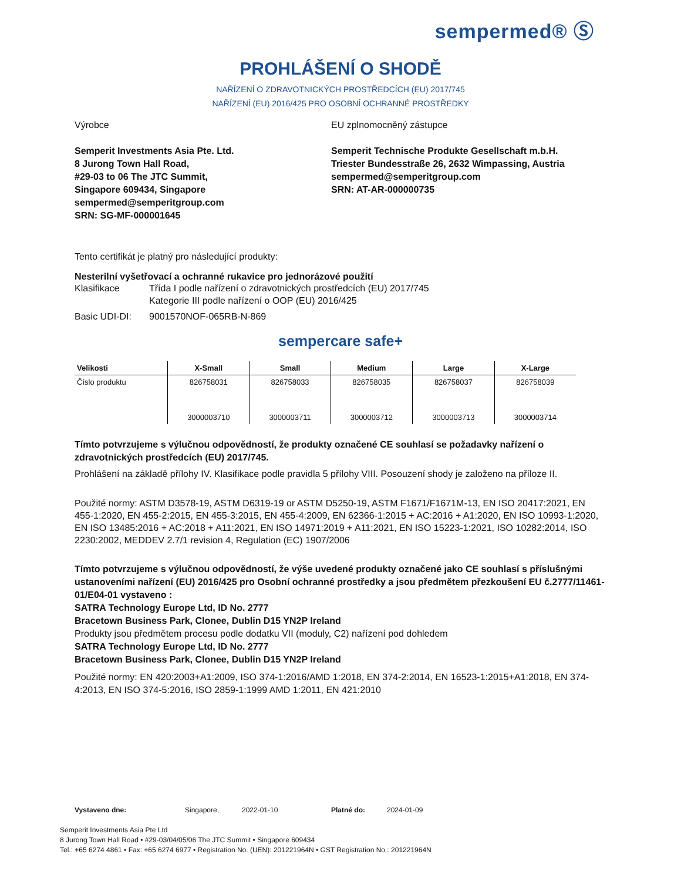sempermed® Ⓢ
PROHLÁŠENÍ O SHODĚ
NAŘÍZENÍ O ZDRAVOTNICKÝCH PROSTŘEDCÍCH (EU) 2017/745
NAŘÍZENÍ (EU) 2016/425 PRO OSOBNÍ OCHRANNÉ PROSTŘEDKY
Výrobce
Semperit Investments Asia Pte. Ltd.
8 Jurong Town Hall Road,
#29-03 to 06 The JTC Summit,
Singapore 609434, Singapore
sempermed@semperitgroup.com
SRN: SG-MF-000001645
EU zplnomocněný zástupce
Semperit Technische Produkte Gesellschaft m.b.H.
Triester Bundesstraße 26, 2632 Wimpassing, Austria
sempermed@semperitgroup.com
SRN: AT-AR-000000735
Tento certifikát je platný pro následující produkty:
Nesterilní vyšetřovací a ochranné rukavice pro jednorázové použití
Klasifikace Třída I podle nařízení o zdravotnických prostředcích (EU) 2017/745
Kategorie III podle nařízení o OOP (EU) 2016/425
Basic UDI-DI: 9001570NOF-065RB-N-869
sempercare safe+
| Velikosti | X-Small | Small | Medium | Large | X-Large |
| --- | --- | --- | --- | --- | --- |
| Číslo produktu | 826758031 3000003710 | 826758033 3000003711 | 826758035 3000003712 | 826758037 3000003713 | 826758039 3000003714 |
Tímto potvrzujeme s výlučnou odpovědností, že produkty označené CE souhlasí se požadavky nařízení o zdravotnických prostředcích (EU) 2017/745.
Prohlášení na základě přílohy IV. Klasifikace podle pravidla 5 přílohy VIII. Posouzení shody je založeno na příloze II.
Použité normy: ASTM D3578-19, ASTM D6319-19 or ASTM D5250-19, ASTM F1671/F1671M-13, EN ISO 20417:2021, EN 455-1:2020, EN 455-2:2015, EN 455-3:2015, EN 455-4:2009, EN 62366-1:2015 + AC:2016 + A1:2020, EN ISO 10993-1:2020, EN ISO 13485:2016 + AC:2018 + A11:2021, EN ISO 14971:2019 + A11:2021, EN ISO 15223-1:2021, ISO 10282:2014, ISO 2230:2002, MEDDEV 2.7/1 revision 4, Regulation (EC) 1907/2006
Tímto potvrzujeme s výlučnou odpovědností, že výše uvedené produkty označené jako CE souhlasí s příslušnými ustanoveními nařízení (EU) 2016/425 pro Osobní ochranné prostředky a jsou předmětem přezkoušení EU č.2777/11461-01/E04-01 vystaveno :
SATRA Technology Europe Ltd, ID No. 2777
Bracetown Business Park, Clonee, Dublin D15 YN2P Ireland
Produkty jsou předmětem procesu podle dodatku VII (moduly, C2) nařízení pod dohledem
SATRA Technology Europe Ltd, ID No. 2777
Bracetown Business Park, Clonee, Dublin D15 YN2P Ireland
Použité normy: EN 420:2003+A1:2009, ISO 374-1:2016/AMD 1:2018, EN 374-2:2014, EN 16523-1:2015+A1:2018, EN 374-4:2013, EN ISO 374-5:2016, ISO 2859-1:1999 AMD 1:2011, EN 421:2010
Vystaveno dne: Singapore, 2022-01-10 Platné do: 2024-01-09
Semperit Investments Asia Pte Ltd
8 Jurong Town Hall Road • #29-03/04/05/06 The JTC Summit • Singapore 609434
Tel.: +65 6274 4861 • Fax: +65 6274 6977 • Registration No. (UEN): 201221964N • GST Registration No.: 201221964N